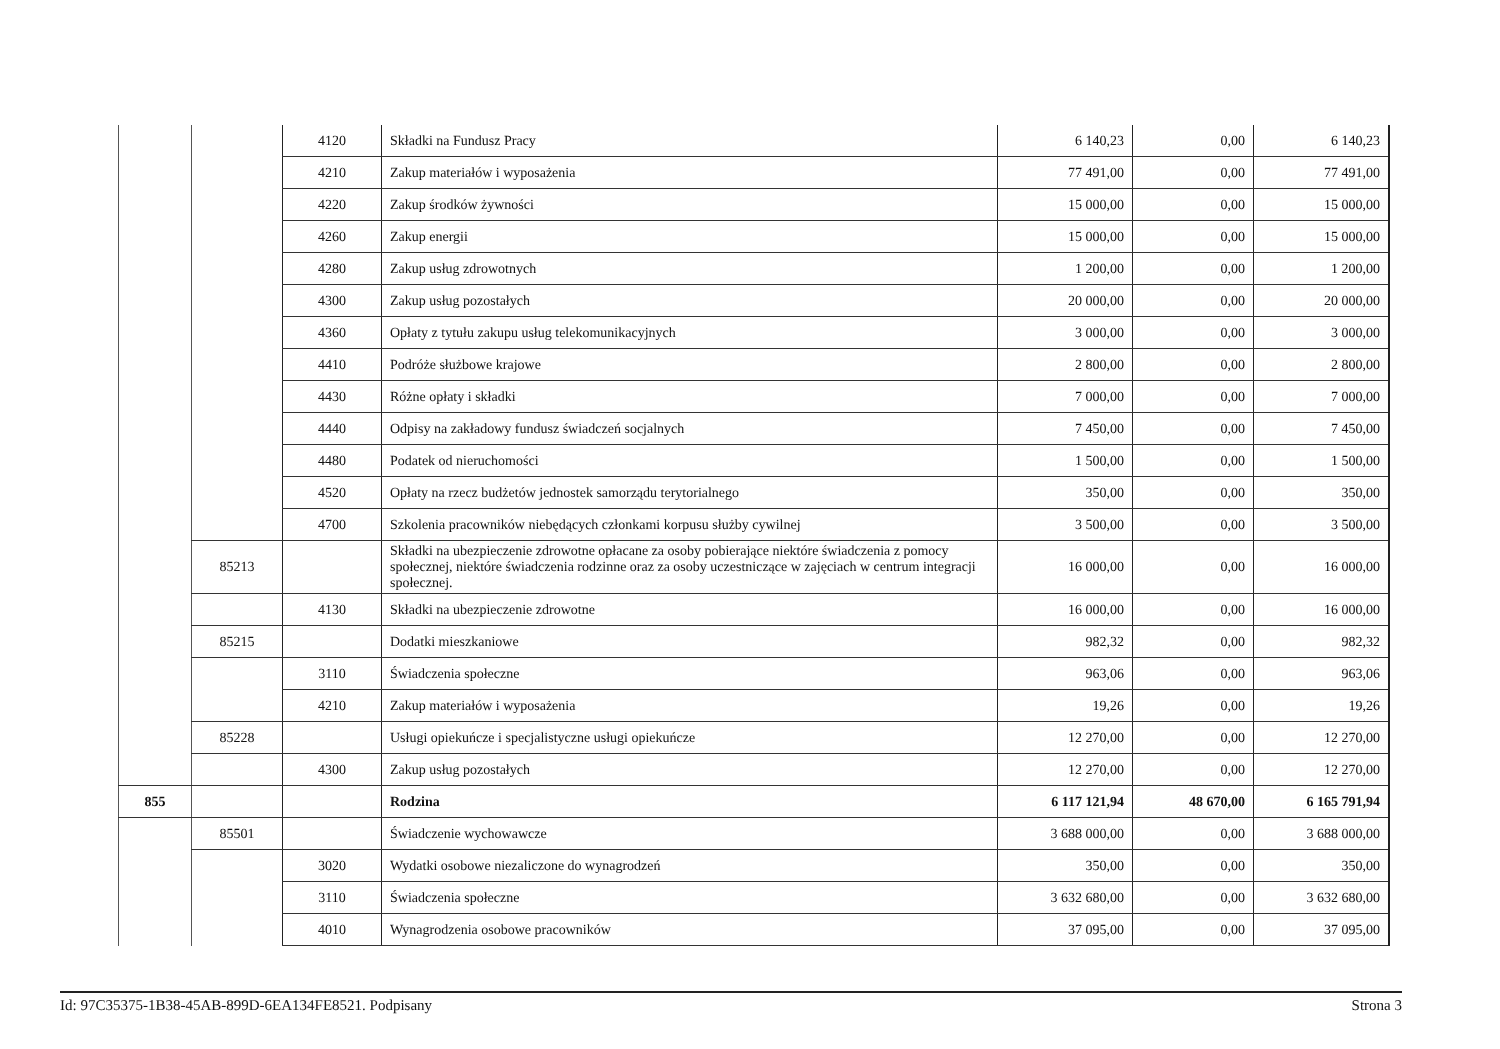| | | 4120 | Składki na Fundusz Pracy | 6 140,23 | 0,00 | 6 140,23 |
| | | 4210 | Zakup materiałów i wyposażenia | 77 491,00 | 0,00 | 77 491,00 |
| | | 4220 | Zakup środków żywności | 15 000,00 | 0,00 | 15 000,00 |
| | | 4260 | Zakup energii | 15 000,00 | 0,00 | 15 000,00 |
| | | 4280 | Zakup usług zdrowotnych | 1 200,00 | 0,00 | 1 200,00 |
| | | 4300 | Zakup usług pozostałych | 20 000,00 | 0,00 | 20 000,00 |
| | | 4360 | Opłaty z tytułu zakupu usług telekomunikacyjnych | 3 000,00 | 0,00 | 3 000,00 |
| | | 4410 | Podróże służbowe krajowe | 2 800,00 | 0,00 | 2 800,00 |
| | | 4430 | Różne opłaty i składki | 7 000,00 | 0,00 | 7 000,00 |
| | | 4440 | Odpisy na zakładowy fundusz świadczeń socjalnych | 7 450,00 | 0,00 | 7 450,00 |
| | | 4480 | Podatek od nieruchomości | 1 500,00 | 0,00 | 1 500,00 |
| | | 4520 | Opłaty na rzecz budżetów jednostek samorządu terytorialnego | 350,00 | 0,00 | 350,00 |
| | | 4700 | Szkolenia pracowników niebędących członkami korpusu służby cywilnej | 3 500,00 | 0,00 | 3 500,00 |
| | 85213 | | Składki na ubezpieczenie zdrowotne opłacane za osoby pobierające niektóre świadczenia z pomocy społecznej, niektóre świadczenia rodzinne oraz za osoby uczestniczące w zajęciach w centrum integracji społecznej. | 16 000,00 | 0,00 | 16 000,00 |
| | | 4130 | Składki na ubezpieczenie zdrowotne | 16 000,00 | 0,00 | 16 000,00 |
| | 85215 | | Dodatki mieszkaniowe | 982,32 | 0,00 | 982,32 |
| | | 3110 | Świadczenia społeczne | 963,06 | 0,00 | 963,06 |
| | | 4210 | Zakup materiałów i wyposażenia | 19,26 | 0,00 | 19,26 |
| | 85228 | | Usługi opiekuńcze i specjalistyczne usługi opiekuńcze | 12 270,00 | 0,00 | 12 270,00 |
| | | 4300 | Zakup usług pozostałych | 12 270,00 | 0,00 | 12 270,00 |
| 855 | | | Rodzina | 6 117 121,94 | 48 670,00 | 6 165 791,94 |
| | 85501 | | Świadczenie wychowawcze | 3 688 000,00 | 0,00 | 3 688 000,00 |
| | | 3020 | Wydatki osobowe niezaliczone do wynagrodzeń | 350,00 | 0,00 | 350,00 |
| | | 3110 | Świadczenia społeczne | 3 632 680,00 | 0,00 | 3 632 680,00 |
| | | 4010 | Wynagrodzenia osobowe pracowników | 37 095,00 | 0,00 | 37 095,00 |
Id: 97C35375-1B38-45AB-899D-6EA134FE8521. Podpisany Strona 3